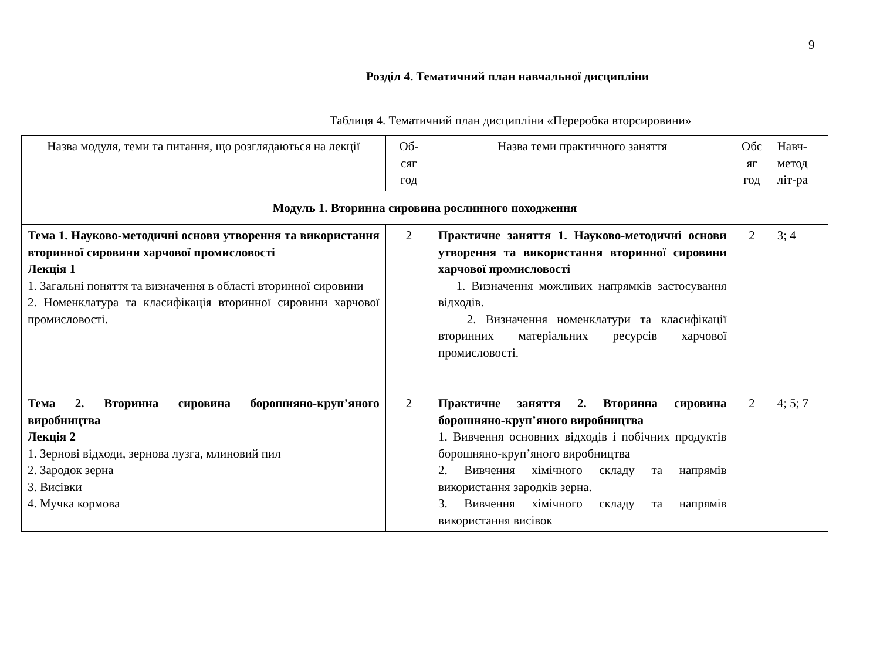9
Розділ 4. Тематичний план навчальної дисципліни
Таблиця 4. Тематичний план дисципліни «Переробка вторсировини»
| Назва модуля, теми та питання, що розглядаються на лекції | Об-сяг год | Назва теми практичного заняття | Обс яг год | Навч-метод літ-ра |
| Модуль 1. Вторинна сировина рослинного походження | | | | |
| Тема 1. Науково-методичні основи утворення та використання вторинної сировини харчової промисловості Лекція 1 1. Загальні поняття та визначення в області вторинної сировини 2. Номенклатура та класифікація вторинної сировини харчової промисловості. | 2 | Практичне заняття 1. Науково-методичні основи утворення та використання вторинної сировини харчової промисловості 1. Визначення можливих напрямків застосування відходів. 2. Визначення номенклатури та класифікації вторинних матеріальних ресурсів харчової промисловості. | 2 | 3; 4 |
| Тема 2. Вторинна сировина борошняно-круп’яного виробництва Лекція 2 1. Зернові відходи, зернова лузга, млиновий пил 2. Зародок зерна 3. Висівки 4. Мучка кормова | 2 | Практичне заняття 2. Вторинна сировина борошняно-круп’яного виробництва 1. Вивчення основних відходів і побічних продуктів борошняно-круп’яного виробництва 2. Вивчення хімічного складу та напрямів використання зародків зерна. 3. Вивчення хімічного складу та напрямів використання висівок | 2 | 4; 5; 7 |